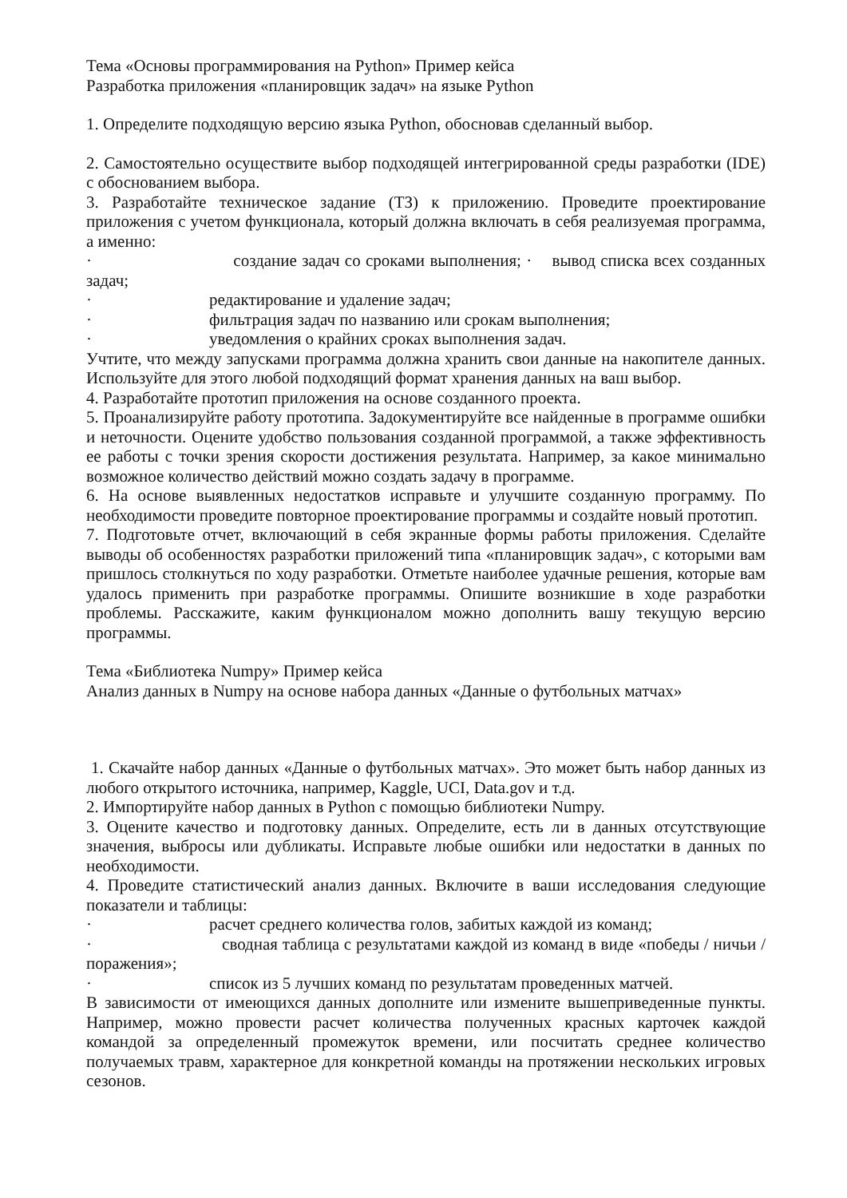Тема «Основы программирования на Python» Пример кейса
Разработка приложения «планировщик задач» на языке Python
1. Определите подходящую версию языка Python, обосновав сделанный выбор.
2. Самостоятельно осуществите выбор подходящей интегрированной среды разработки (IDE) с обоснованием выбора.
3. Разработайте техническое задание (ТЗ) к приложению. Проведите проектирование приложения с учетом функционала, который должна включать в себя реализуемая программа, а именно:
· создание задач со сроками выполнения; · вывод списка всех созданных задач;
· редактирование и удаление задач;
· фильтрация задач по названию или срокам выполнения;
· уведомления о крайних сроках выполнения задач.
Учтите, что между запусками программа должна хранить свои данные на накопителе данных. Используйте для этого любой подходящий формат хранения данных на ваш выбор.
4. Разработайте прототип приложения на основе созданного проекта.
5. Проанализируйте работу прототипа. Задокументируйте все найденные в программе ошибки и неточности. Оцените удобство пользования созданной программой, а также эффективность ее работы с точки зрения скорости достижения результата. Например, за какое минимально возможное количество действий можно создать задачу в программе.
6. На основе выявленных недостатков исправьте и улучшите созданную программу. По необходимости проведите повторное проектирование программы и создайте новый прототип.
7. Подготовьте отчет, включающий в себя экранные формы работы приложения. Сделайте выводы об особенностях разработки приложений типа «планировщик задач», с которыми вам пришлось столкнуться по ходу разработки. Отметьте наиболее удачные решения, которые вам удалось применить при разработке программы. Опишите возникшие в ходе разработки проблемы. Расскажите, каким функционалом можно дополнить вашу текущую версию программы.
Тема «Библиотека Numpy» Пример кейса
Анализ данных в Numpy на основе набора данных «Данные о футбольных матчах»
1. Скачайте набор данных «Данные о футбольных матчах». Это может быть набор данных из любого открытого источника, например, Kaggle, UCI, Data.gov и т.д.
2. Импортируйте набор данных в Python с помощью библиотеки Numpy.
3. Оцените качество и подготовку данных. Определите, есть ли в данных отсутствующие значения, выбросы или дубликаты. Исправьте любые ошибки или недостатки в данных по необходимости.
4. Проведите статистический анализ данных. Включите в ваши исследования следующие показатели и таблицы:
· расчет среднего количества голов, забитых каждой из команд;
· сводная таблица с результатами каждой из команд в виде «победы / ничьи / поражения»;
· список из 5 лучших команд по результатам проведенных матчей.
В зависимости от имеющихся данных дополните или измените вышеприведенные пункты. Например, можно провести расчет количества полученных красных карточек каждой командой за определенный промежуток времени, или посчитать среднее количество получаемых травм, характерное для конкретной команды на протяжении нескольких игровых сезонов.